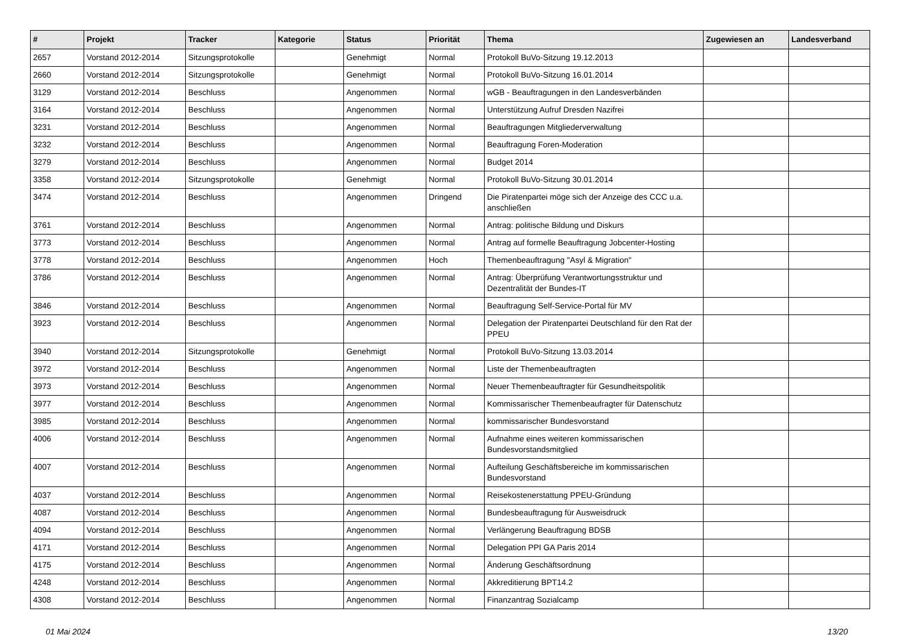| # | Projekt | Tracker | Kategorie | Status | Priorität | Thema | Zugewiesen an | Landesverband |
| --- | --- | --- | --- | --- | --- | --- | --- | --- |
| 2657 | Vorstand 2012-2014 | Sitzungsprotokolle | | Genehmigt | Normal | Protokoll BuVo-Sitzung 19.12.2013 | | |
| 2660 | Vorstand 2012-2014 | Sitzungsprotokolle | | Genehmigt | Normal | Protokoll BuVo-Sitzung 16.01.2014 | | |
| 3129 | Vorstand 2012-2014 | Beschluss | | Angenommen | Normal | wGB - Beauftragungen in den Landesverbänden | | |
| 3164 | Vorstand 2012-2014 | Beschluss | | Angenommen | Normal | Unterstützung Aufruf Dresden Nazifrei | | |
| 3231 | Vorstand 2012-2014 | Beschluss | | Angenommen | Normal | Beauftragungen Mitgliederverwaltung | | |
| 3232 | Vorstand 2012-2014 | Beschluss | | Angenommen | Normal | Beauftragung Foren-Moderation | | |
| 3279 | Vorstand 2012-2014 | Beschluss | | Angenommen | Normal | Budget 2014 | | |
| 3358 | Vorstand 2012-2014 | Sitzungsprotokolle | | Genehmigt | Normal | Protokoll BuVo-Sitzung 30.01.2014 | | |
| 3474 | Vorstand 2012-2014 | Beschluss | | Angenommen | Dringend | Die Piratenpartei möge sich der Anzeige des CCC u.a. anschließen | | |
| 3761 | Vorstand 2012-2014 | Beschluss | | Angenommen | Normal | Antrag: politische Bildung und Diskurs | | |
| 3773 | Vorstand 2012-2014 | Beschluss | | Angenommen | Normal | Antrag auf formelle Beauftragung Jobcenter-Hosting | | |
| 3778 | Vorstand 2012-2014 | Beschluss | | Angenommen | Hoch | Themenbeauftragung "Asyl & Migration" | | |
| 3786 | Vorstand 2012-2014 | Beschluss | | Angenommen | Normal | Antrag: Überprüfung Verantwortungsstruktur und Dezentralität der Bundes-IT | | |
| 3846 | Vorstand 2012-2014 | Beschluss | | Angenommen | Normal | Beauftragung Self-Service-Portal für MV | | |
| 3923 | Vorstand 2012-2014 | Beschluss | | Angenommen | Normal | Delegation der Piratenpartei Deutschland für den Rat der PPEU | | |
| 3940 | Vorstand 2012-2014 | Sitzungsprotokolle | | Genehmigt | Normal | Protokoll BuVo-Sitzung 13.03.2014 | | |
| 3972 | Vorstand 2012-2014 | Beschluss | | Angenommen | Normal | Liste der Themenbeauftragten | | |
| 3973 | Vorstand 2012-2014 | Beschluss | | Angenommen | Normal | Neuer Themenbeauftragter für Gesundheitspolitik | | |
| 3977 | Vorstand 2012-2014 | Beschluss | | Angenommen | Normal | Kommissarischer Themenbeaufragter für Datenschutz | | |
| 3985 | Vorstand 2012-2014 | Beschluss | | Angenommen | Normal | kommissarischer Bundesvorstand | | |
| 4006 | Vorstand 2012-2014 | Beschluss | | Angenommen | Normal | Aufnahme eines weiteren kommissarischen Bundesvorstandsmitglied | | |
| 4007 | Vorstand 2012-2014 | Beschluss | | Angenommen | Normal | Aufteilung Geschäftsbereiche im kommissarischen Bundesvorstand | | |
| 4037 | Vorstand 2012-2014 | Beschluss | | Angenommen | Normal | Reisekostenerstattung PPEU-Gründung | | |
| 4087 | Vorstand 2012-2014 | Beschluss | | Angenommen | Normal | Bundesbeauftragung für Ausweisdruck | | |
| 4094 | Vorstand 2012-2014 | Beschluss | | Angenommen | Normal | Verlängerung Beauftragung BDSB | | |
| 4171 | Vorstand 2012-2014 | Beschluss | | Angenommen | Normal | Delegation PPI GA Paris 2014 | | |
| 4175 | Vorstand 2012-2014 | Beschluss | | Angenommen | Normal | Änderung Geschäftsordnung | | |
| 4248 | Vorstand 2012-2014 | Beschluss | | Angenommen | Normal | Akkreditierung BPT14.2 | | |
| 4308 | Vorstand 2012-2014 | Beschluss | | Angenommen | Normal | Finanzantrag Sozialcamp | | |
01 Mai 2024 13/20